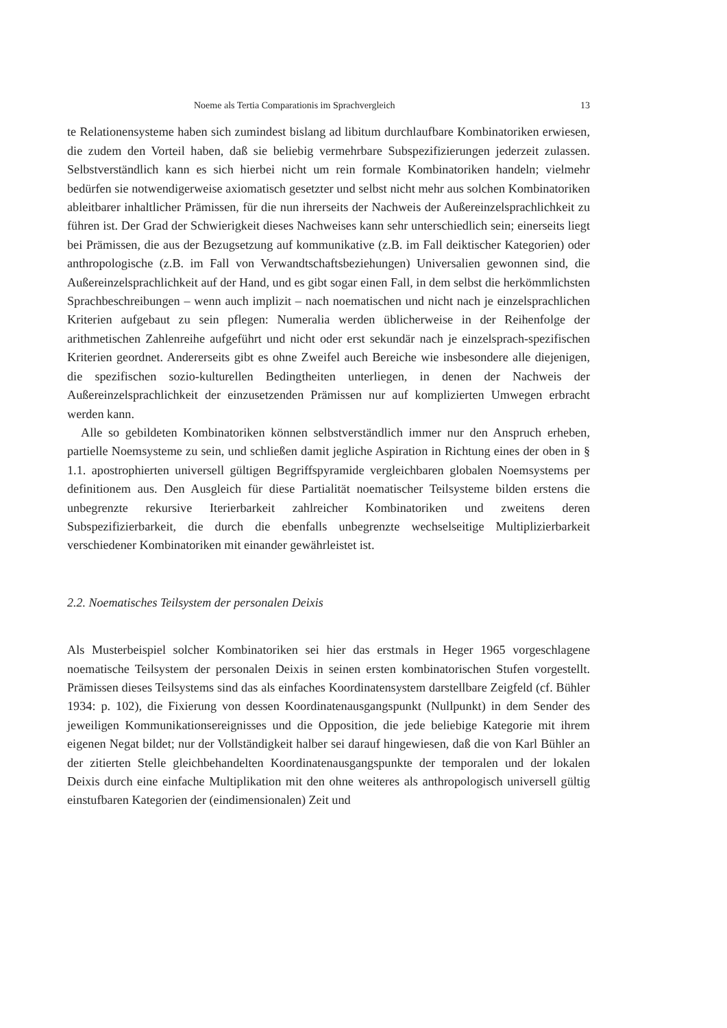Noeme als Tertia Comparationis im Sprachvergleich 13
te Relationensysteme haben sich zumindest bislang ad libitum durchlaufbare Kombinatoriken erwiesen, die zudem den Vorteil haben, daß sie beliebig vermehrbare Subspezifizierungen jederzeit zulassen. Selbstverständlich kann es sich hierbei nicht um rein formale Kombinatoriken handeln; vielmehr bedürfen sie notwendigerweise axiomatisch gesetzter und selbst nicht mehr aus solchen Kombinatoriken ableitbarer inhaltlicher Prämissen, für die nun ihrerseits der Nachweis der Außereinzelsprachlichkeit zu führen ist. Der Grad der Schwierigkeit dieses Nachweises kann sehr unterschiedlich sein; einerseits liegt bei Prämissen, die aus der Bezugsetzung auf kommunikative (z.B. im Fall deiktischer Kategorien) oder anthropologische (z.B. im Fall von Verwandtschaftsbeziehungen) Universalien gewonnen sind, die Außereinzelsprachlichkeit auf der Hand, und es gibt sogar einen Fall, in dem selbst die herkömmlichsten Sprachbeschreibungen – wenn auch implizit – nach noematischen und nicht nach je einzelsprachlichen Kriterien aufgebaut zu sein pflegen: Numeralia werden üblicherweise in der Reihenfolge der arithmetischen Zahlenreihe aufgeführt und nicht oder erst sekundär nach je einzelsprach-spezifischen Kriterien geordnet. Andererseits gibt es ohne Zweifel auch Bereiche wie insbesondere alle diejenigen, die spezifischen sozio-kulturellen Bedingtheiten unterliegen, in denen der Nachweis der Außereinzelsprachlichkeit der einzusetzenden Prämissen nur auf komplizierten Umwegen erbracht werden kann.
Alle so gebildeten Kombinatoriken können selbstverständlich immer nur den Anspruch erheben, partielle Noemsysteme zu sein, und schließen damit jegliche Aspiration in Richtung eines der oben in § 1.1. apostrophierten universell gültigen Begriffspyramide vergleichbaren globalen Noemsystems per definitionem aus. Den Ausgleich für diese Partialität noematischer Teilsysteme bilden erstens die unbegrenzte rekursive Iterierbarkeit zahlreicher Kombinatoriken und zweitens deren Subspezifizierbarkeit, die durch die ebenfalls unbegrenzte wechselseitige Multiplizierbarkeit verschiedener Kombinatoriken mit einander gewährleistet ist.
2.2. Noematisches Teilsystem der personalen Deixis
Als Musterbeispiel solcher Kombinatoriken sei hier das erstmals in Heger 1965 vorgeschlagene noematische Teilsystem der personalen Deixis in seinen ersten kombinatorischen Stufen vorgestellt. Prämissen dieses Teilsystems sind das als einfaches Koordinatensystem darstellbare Zeigfeld (cf. Bühler 1934: p. 102), die Fixierung von dessen Koordinatenausgangspunkt (Nullpunkt) in dem Sender des jeweiligen Kommunikationsereignisses und die Opposition, die jede beliebige Kategorie mit ihrem eigenen Negat bildet; nur der Vollständigkeit halber sei darauf hingewiesen, daß die von Karl Bühler an der zitierten Stelle gleichbehandelten Koordinatenausgangspunkte der temporalen und der lokalen Deixis durch eine einfache Multiplikation mit den ohne weiteres als anthropologisch universell gültig einstufbaren Kategorien der (eindimensionalen) Zeit und